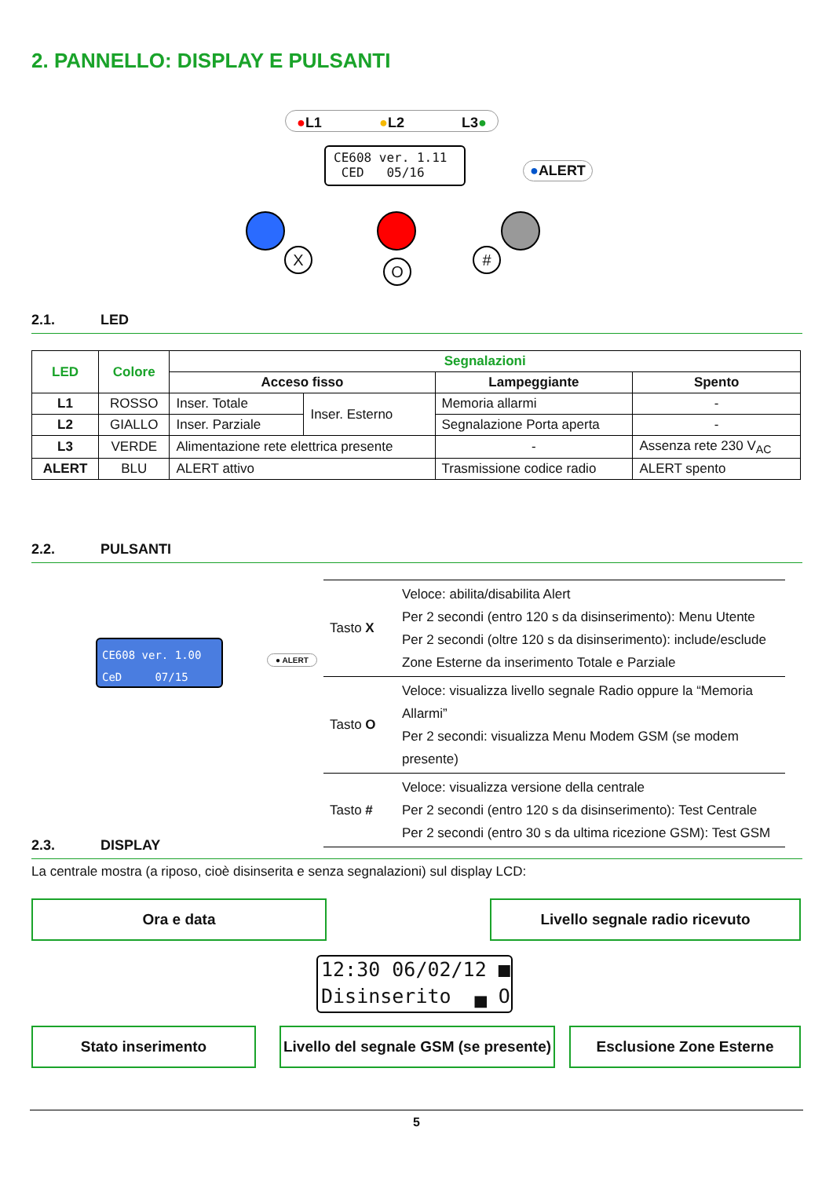2. PANNELLO: DISPLAY E PULSANTI
●L1 ●L2 L3●
CE608 ver. 1.11
CED 05/16
●ALERT
X
O
#
2.1. LED
| LED | Colore | Segnalazioni | | | |
| --- | --- | --- | --- | --- | --- |
| | | Acceso fisso | | Lampeggiante | Spento |
| L1 | ROSSO | Inser. Totale | Inser. Esterno | Memoria allarmi | - |
| L2 | GIALLO | Inser. Parziale | | Segnalazione Porta aperta | - |
| L3 | VERDE | Alimentazione rete elettrica presente | | - | Assenza rete 230 V<sub>AC</sub> |
| ALERT | BLU | ALERT attivo | | Trasmissione codice radio | ALERT spento |
2.2. PULSANTI
CE608 ver. 1.00
CeD 07/15
● ALERT
| Tasto X | Veloce: abilita/disabilita Alert Per 2 secondi (entro 120 s da disinserimento): Menu Utente Per 2 secondi (oltre 120 s da disinserimento): include/esclude Zone Esterne da inserimento Totale e Parziale |
| Tasto O | Veloce: visualizza livello segnale Radio oppure la “Memoria Allarmi” Per 2 secondi: visualizza Menu Modem GSM (se modem presente) |
| Tasto # | Veloce: visualizza versione della centrale Per 2 secondi (entro 120 s da disinserimento): Test Centrale Per 2 secondi (entro 30 s da ultima ricezione GSM): Test GSM |
2.3. DISPLAY
La centrale mostra (a riposo, cioè disinserita e senza segnalazioni) sul display LCD:
Ora e data Livello segnale radio ricevuto
12:30 06/02/12 ■
Disinserito ▄ O
Stato inserimento
Livello del segnale GSM (se presente)
Esclusione Zone Esterne
5